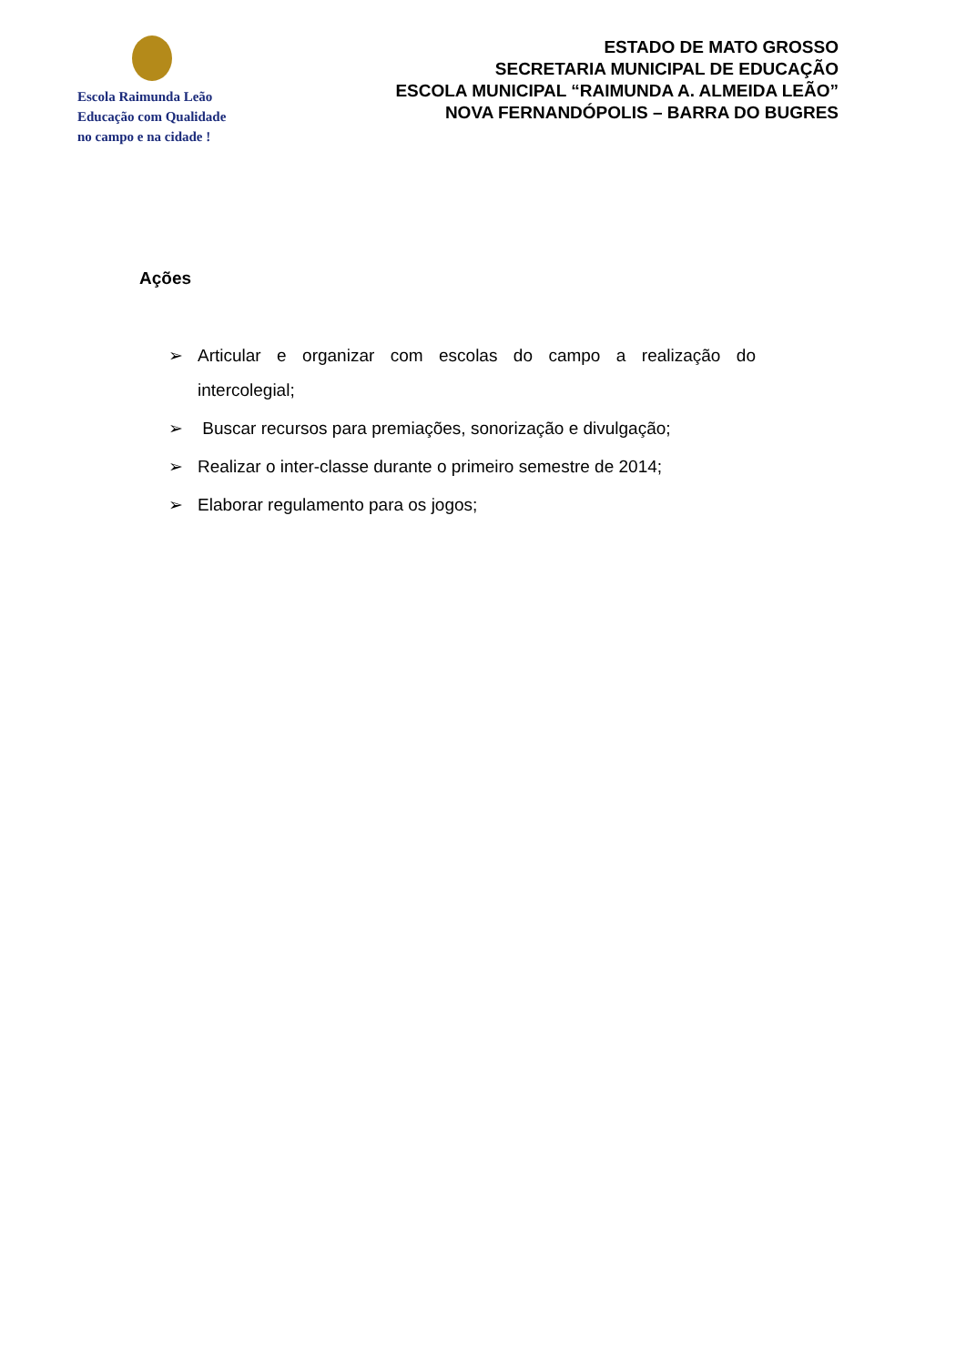Escola Raimunda Leão
Educação com Qualidade
no campo e na cidade !
ESTADO DE MATO GROSSO
SECRETARIA MUNICIPAL DE EDUCAÇÃO
ESCOLA MUNICIPAL “RAIMUNDA A. ALMEIDA LEÃO”
NOVA FERNANDÓPOLIS – BARRA DO BUGRES
Ações
➢ Articular e organizar com escolas do campo a realização do intercolegial;
➢ Buscar recursos para premiações, sonorização e divulgação;
➢ Realizar o inter-classe durante o primeiro semestre de 2014;
➢ Elaborar regulamento para os jogos;